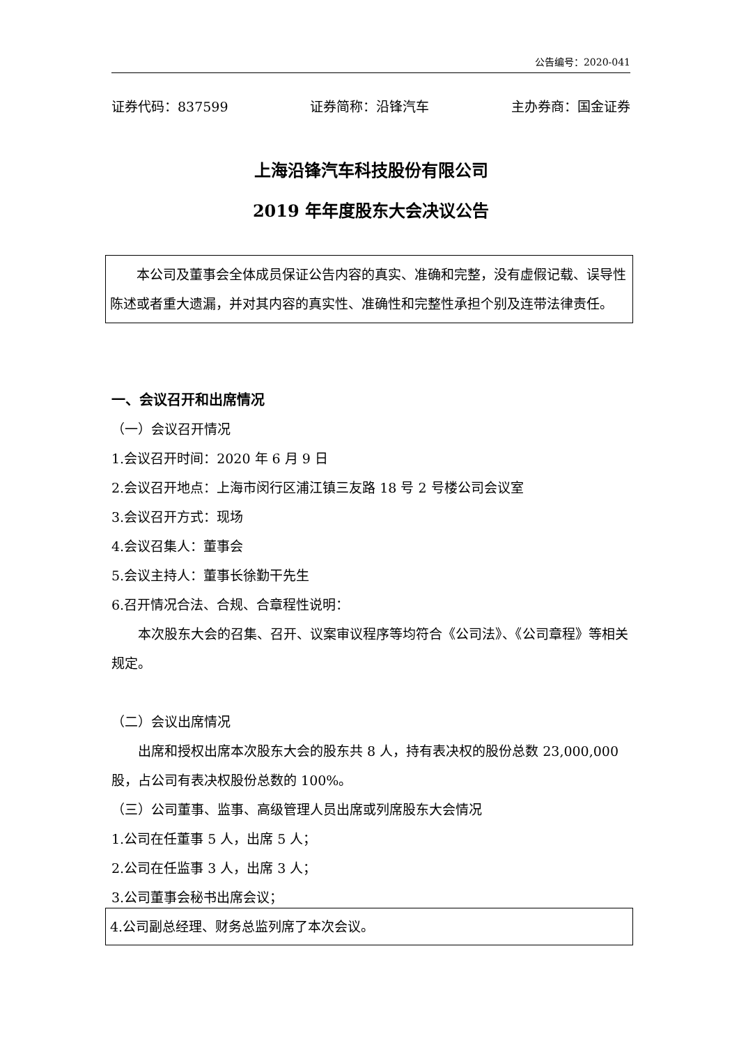公告编号：2020-041
证券代码：837599 证券简称：沿锋汽车 主办券商：国金证券
上海沿锋汽车科技股份有限公司
2019 年年度股东大会决议公告
本公司及董事会全体成员保证公告内容的真实、准确和完整，没有虚假记载、误导性陈述或者重大遗漏，并对其内容的真实性、准确性和完整性承担个别及连带法律责任。
一、会议召开和出席情况
（一）会议召开情况
1.会议召开时间：2020 年 6 月 9 日
2.会议召开地点：上海市闵行区浦江镇三友路 18 号 2 号楼公司会议室
3.会议召开方式：现场
4.会议召集人：董事会
5.会议主持人：董事长徐勤干先生
6.召开情况合法、合规、合章程性说明：
本次股东大会的召集、召开、议案审议程序等均符合《公司法》、《公司章程》等相关规定。
（二）会议出席情况
出席和授权出席本次股东大会的股东共 8 人，持有表决权的股份总数 23,000,000 股，占公司有表决权股份总数的 100%。
（三）公司董事、监事、高级管理人员出席或列席股东大会情况
1.公司在任董事 5 人，出席 5 人；
2.公司在任监事 3 人，出席 3 人；
3.公司董事会秘书出席会议；
4.公司副总经理、财务总监列席了本次会议。